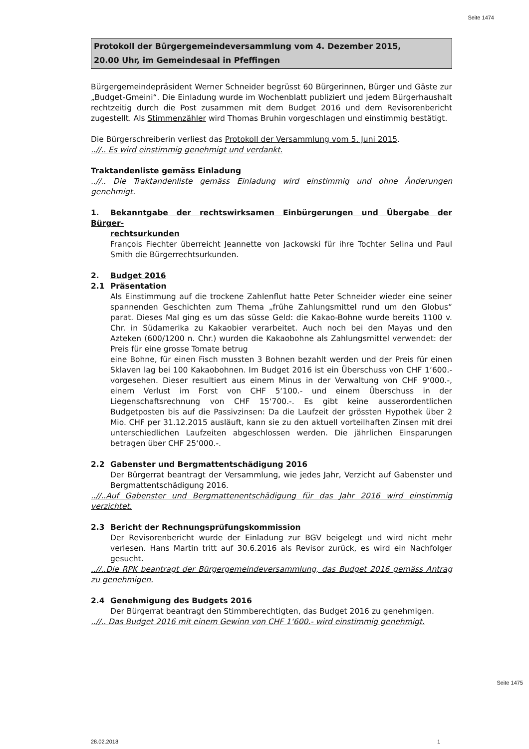Seite 1474
Protokoll der Bürgergemeindeversammlung vom 4. Dezember 2015,
20.00 Uhr, im Gemeindesaal in Pfeffingen
Bürgergemeindepräsident Werner Schneider begrüsst 60 Bürgerinnen, Bürger und Gäste zur „Budget-Gmeini“. Die Einladung wurde im Wochenblatt publiziert und jedem Bürgerhaushalt rechtzeitig durch die Post zusammen mit dem Budget 2016 und dem Revisorenbericht zugestellt. Als Stimmenzähler wird Thomas Bruhin vorgeschlagen und einstimmig bestätigt.
Die Bürgerschreiberin verliest das Protokoll der Versammlung vom 5. Juni 2015.
..//.. Es wird einstimmig genehmigt und verdankt.
Traktandenliste gemäss Einladung
..//.. Die Traktandenliste gemäss Einladung wird einstimmig und ohne Änderungen genehmigt.
1. Bekanntgabe der rechtswirksamen Einbürgerungen und Übergabe der Bürger-
rechtsurkunden
François Fiechter überreicht Jeannette von Jackowski für ihre Tochter Selina und Paul Smith die Bürgerrechtsurkunden.
2. Budget 2016
2.1 Präsentation
Als Einstimmung auf die trockene Zahlenflut hatte Peter Schneider wieder eine seiner spannenden Geschichten zum Thema „frühe Zahlungsmittel rund um den Globus“ parat. Dieses Mal ging es um das süsse Geld: die Kakao-Bohne wurde bereits 1100 v. Chr. in Südamerika zu Kakaobier verarbeitet. Auch noch bei den Mayas und den Azteken (600/1200 n. Chr.) wurden die Kakaobohne als Zahlungsmittel verwendet: der Preis für eine grosse Tomate betrug
eine Bohne, für einen Fisch mussten 3 Bohnen bezahlt werden und der Preis für einen Sklaven lag bei 100 Kakaobohnen. Im Budget 2016 ist ein Überschuss von CHF 1‘600.- vorgesehen. Dieser resultiert aus einem Minus in der Verwaltung von CHF 9‘000.-, einem Verlust im Forst von CHF 5‘100.- und einem Überschuss in der Liegenschaftsrechnung von CHF 15‘700.-. Es gibt keine ausserordentlichen Budgetposten bis auf die Passivzinsen: Da die Laufzeit der grössten Hypothek über 2 Mio. CHF per 31.12.2015 ausläuft, kann sie zu den aktuell vorteilhaften Zinsen mit drei unterschiedlichen Laufzeiten abgeschlossen werden. Die jährlichen Einsparungen betragen über CHF 25‘000.-.
2.2 Gabenster und Bergmattentschädigung 2016
Der Bürgerrat beantragt der Versammlung, wie jedes Jahr, Verzicht auf Gabenster und Bergmattentschädigung 2016.
..//..Auf Gabenster und Bergmattenentschädigung für das Jahr 2016 wird einstimmig verzichtet.
2.3 Bericht der Rechnungsprüfungskommission
Der Revisorenbericht wurde der Einladung zur BGV beigelegt und wird nicht mehr verlesen. Hans Martin tritt auf 30.6.2016 als Revisor zurück, es wird ein Nachfolger gesucht.
..//..Die RPK beantragt der Bürgergemeindeversammlung, das Budget 2016 gemäss Antrag zu genehmigen.
2.4 Genehmigung des Budgets 2016
Der Bürgerrat beantragt den Stimmberechtigten, das Budget 2016 zu genehmigen.
..//.. Das Budget 2016 mit einem Gewinn von CHF 1‘600.- wird einstimmig genehmigt.
Seite 1475
28.02.2018 1